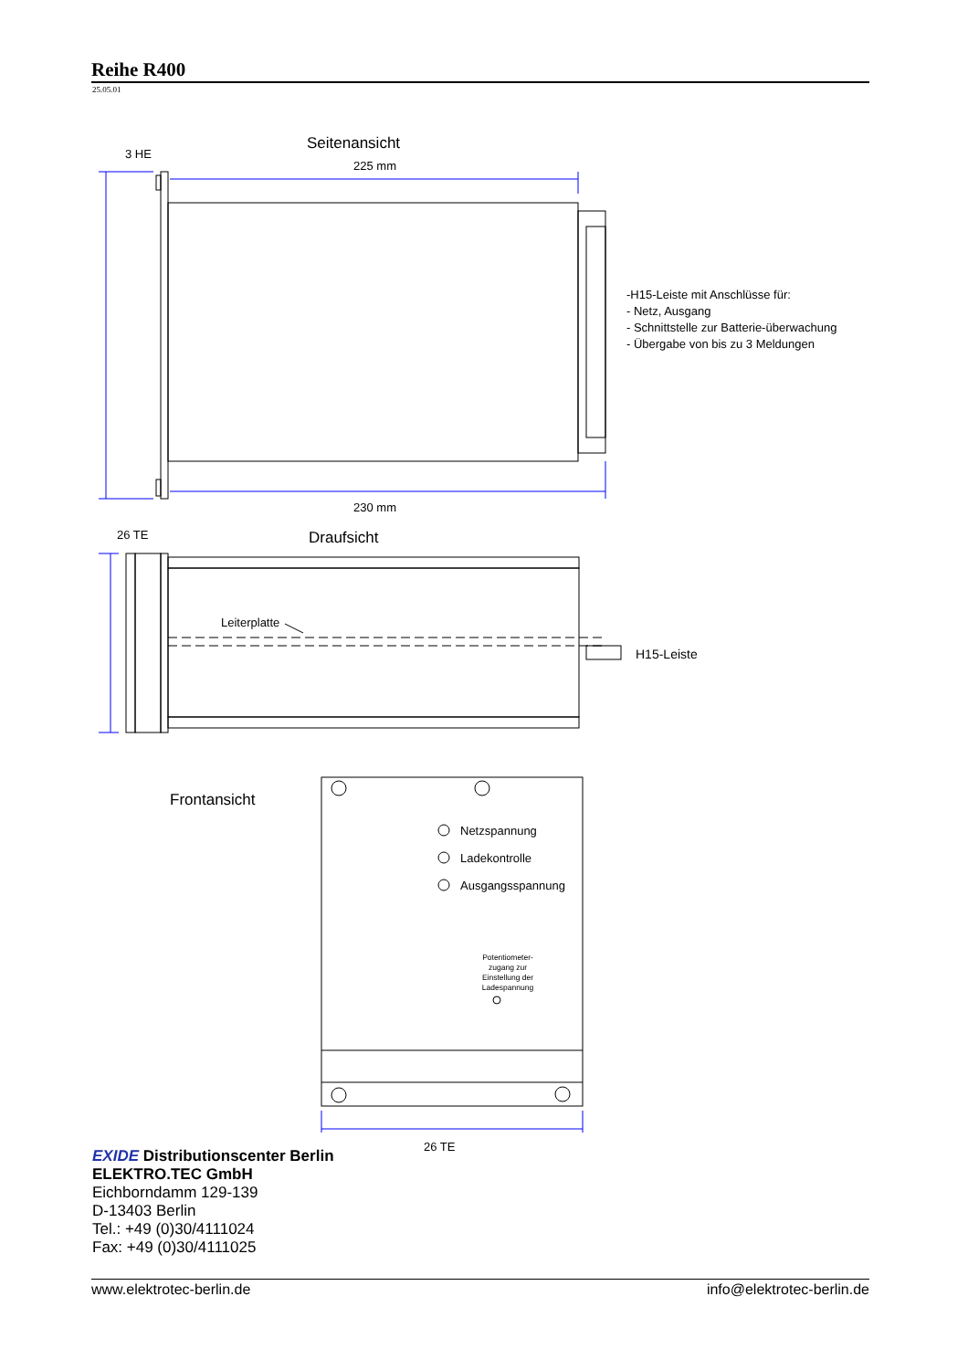Reihe R400
25.05.01
3 HE
Seitenansicht
225 mm
230 mm
-H15-Leiste mit Anschlüsse für:
- Netz, Ausgang
- Schnittstelle zur Batterie-überwachung
- Übergabe von bis zu 3 Meldungen
26 TE
Draufsicht
Leiterplatte
H15-Leiste
Frontansicht
Netzspannung
Ladekontrolle
Ausgangsspannung
Potentiometer-
zugang zur
Einstellung der
Ladespannung
26 TE
EXIDE Distributionscenter Berlin
ELEKTRO.TEC GmbH
Eichborndamm 129-139
D-13403 Berlin
Tel.: +49 (0)30/4111024
Fax: +49 (0)30/4111025
www.elektrotec-berlin.de info@elektrotec-berlin.de